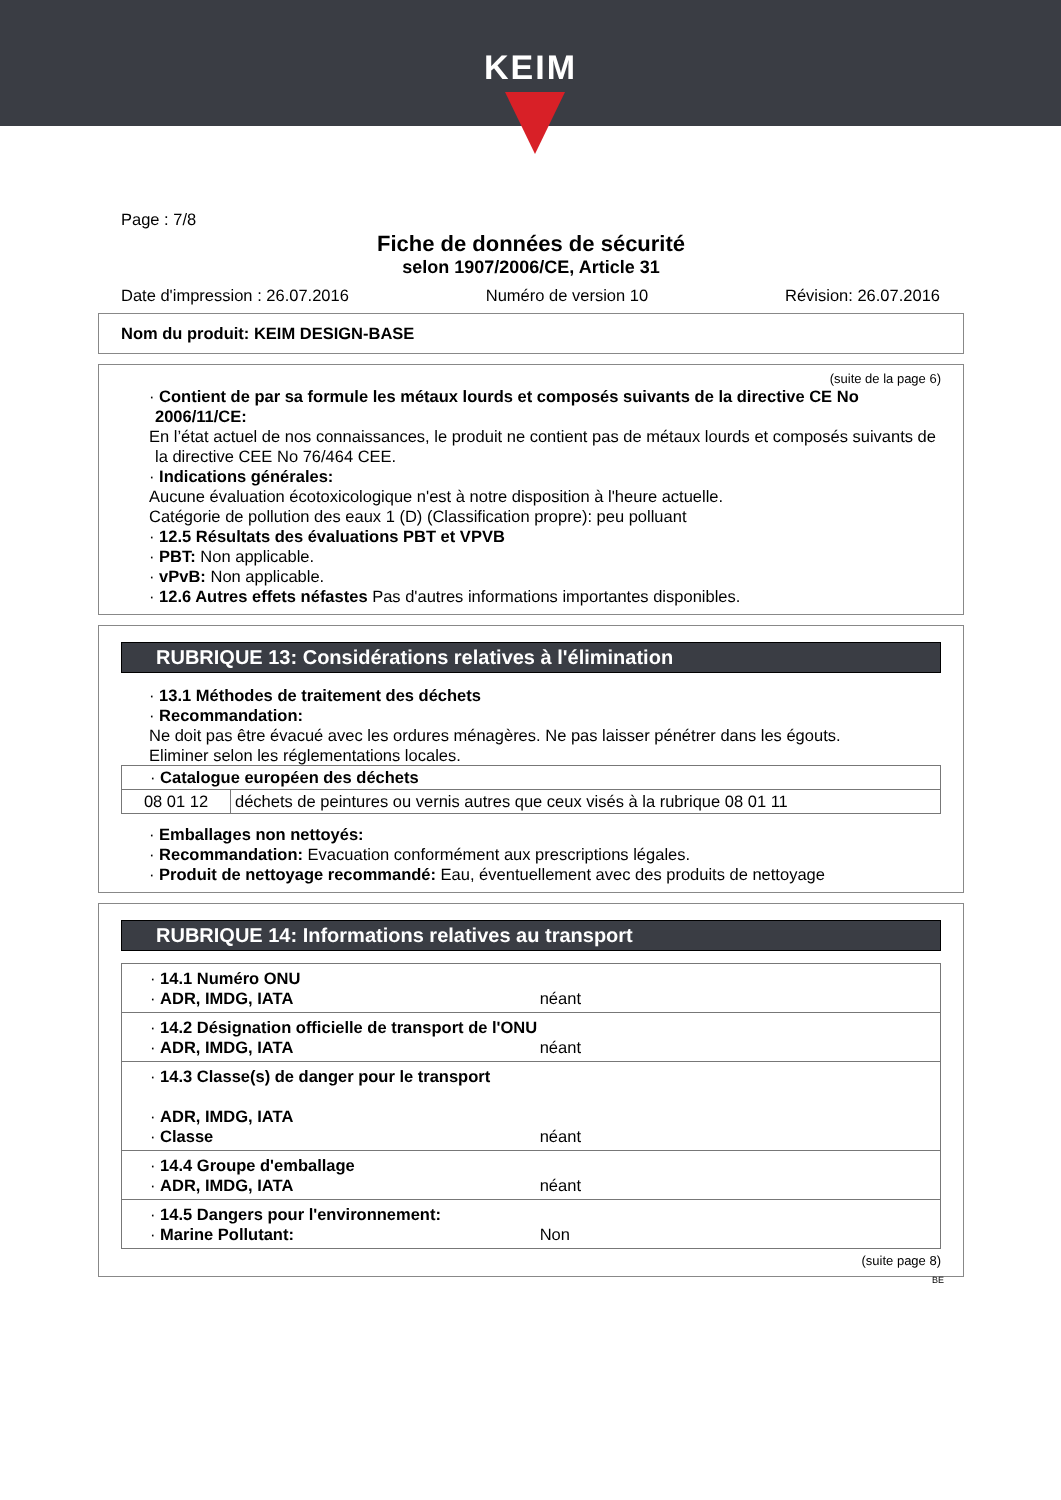KEIM
Page : 7/8
Fiche de données de sécurité
selon 1907/2006/CE, Article 31
Date d'impression : 26.07.2016 Numéro de version 10 Révision: 26.07.2016
Nom du produit: KEIM DESIGN-BASE
(suite de la page 6)
· Contient de par sa formule les métaux lourds et composés suivants de la directive CE No 2006/11/CE:
En l’état actuel de nos connaissances, le produit ne contient pas de métaux lourds et composés suivants de la directive CEE No 76/464 CEE.
· Indications générales:
Aucune évaluation écotoxicologique n'est à notre disposition à l'heure actuelle.
Catégorie de pollution des eaux 1 (D) (Classification propre): peu polluant
· 12.5 Résultats des évaluations PBT et VPVB
· PBT: Non applicable.
· vPvB: Non applicable.
· 12.6 Autres effets néfastes Pas d'autres informations importantes disponibles.
RUBRIQUE 13: Considérations relatives à l'élimination
· 13.1 Méthodes de traitement des déchets
· Recommandation:
Ne doit pas être évacué avec les ordures ménagères. Ne pas laisser pénétrer dans les égouts.
Eliminer selon les réglementations locales.
| · Catalogue européen des déchets | |
| 08 01 12 | déchets de peintures ou vernis autres que ceux visés à la rubrique 08 01 11 |
· Emballages non nettoyés:
· Recommandation: Evacuation conformément aux prescriptions légales.
· Produit de nettoyage recommandé: Eau, éventuellement avec des produits de nettoyage
RUBRIQUE 14: Informations relatives au transport
| · 14.1 Numéro ONU · ADR, IMDG, IATA néant |
| · 14.2 Désignation officielle de transport de l'ONU · ADR, IMDG, IATA néant |
| · 14.3 Classe(s) de danger pour le transport · ADR, IMDG, IATA · Classe néant |
| · 14.4 Groupe d'emballage · ADR, IMDG, IATA néant |
| · 14.5 Dangers pour l'environnement: · Marine Pollutant: Non |
(suite page 8)
BE